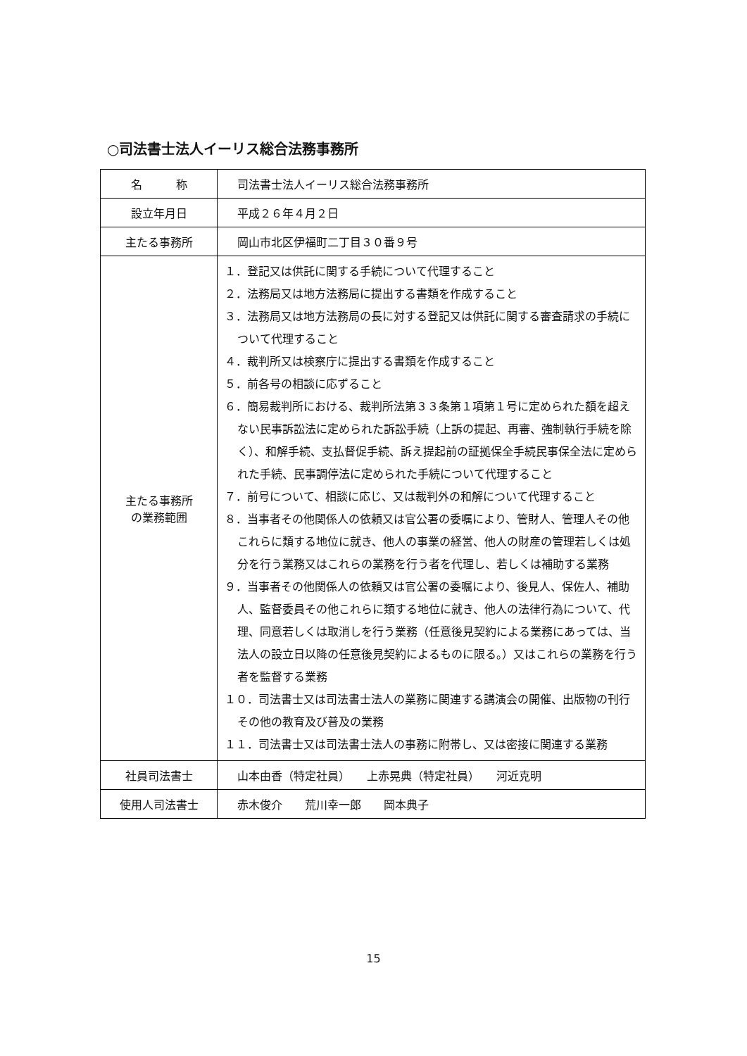○司法書士法人イーリス総合法務事務所
| 名 称 | 司法書士法人イーリス総合法務事務所 |
| 設立年月日 | 平成２６年４月２日 |
| 主たる事務所 | 岡山市北区伊福町二丁目３０番９号 |
| 主たる事務所 の業務範囲 | １．登記又は供託に関する手続について代理すること ２．法務局又は地方法務局に提出する書類を作成すること ３．法務局又は地方法務局の長に対する登記又は供託に関する審査請求の手続について代理すること ４．裁判所又は検察庁に提出する書類を作成すること ５．前各号の相談に応ずること ６．簡易裁判所における、裁判所法第３３条第１項第１号に定められた額を超えない民事訴訟法に定められた訴訟手続（上訴の提起、再審、強制執行手続を除く）、和解手続、支払督促手続、訴え提起前の証拠保全手続民事保全法に定められた手続、民事調停法に定められた手続について代理すること ７．前号について、相談に応じ、又は裁判外の和解について代理すること ８．当事者その他関係人の依頼又は官公署の委嘱により、管財人、管理人その他これらに類する地位に就き、他人の事業の経営、他人の財産の管理若しくは処分を行う業務又はこれらの業務を行う者を代理し、若しくは補助する業務 ９．当事者その他関係人の依頼又は官公署の委嘱により、後見人、保佐人、補助人、監督委員その他これらに類する地位に就き、他人の法律行為について、代理、同意若しくは取消しを行う業務（任意後見契約による業務にあっては、当法人の設立日以降の任意後見契約によるものに限る。）又はこれらの業務を行う者を監督する業務 １０．司法書士又は司法書士法人の業務に関連する講演会の開催、出版物の刊行その他の教育及び普及の業務 １１．司法書士又は司法書士法人の事務に附帯し、又は密接に関連する業務 |
| 社員司法書士 | 山本由香（特定社員） 上赤晃典（特定社員） 河近克明 |
| 使用人司法書士 | 赤木俊介 荒川幸一郎 岡本典子 |
15